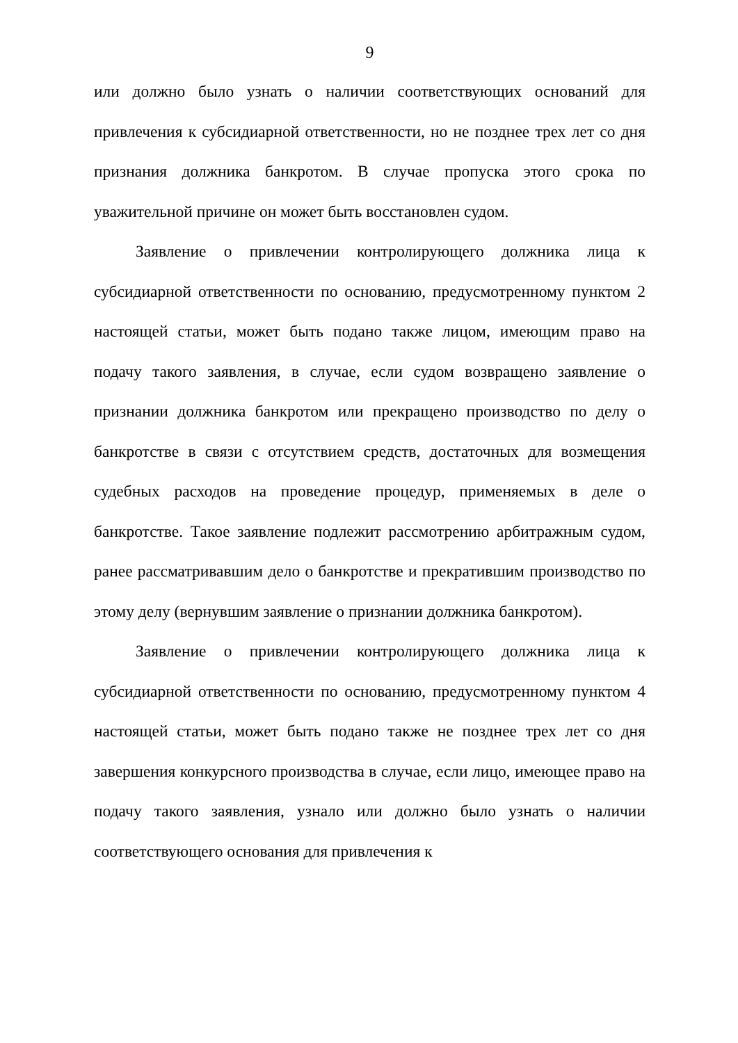9
или должно было узнать о наличии соответствующих оснований для привлечения к субсидиарной ответственности, но не позднее трех лет со дня признания должника банкротом. В случае пропуска этого срока по уважительной причине он может быть восстановлен судом.
Заявление о привлечении контролирующего должника лица к субсидиарной ответственности по основанию, предусмотренному пунктом 2 настоящей статьи, может быть подано также лицом, имеющим право на подачу такого заявления, в случае, если судом возвращено заявление о признании должника банкротом или прекращено производство по делу о банкротстве в связи с отсутствием средств, достаточных для возмещения судебных расходов на проведение процедур, применяемых в деле о банкротстве. Такое заявление подлежит рассмотрению арбитражным судом, ранее рассматривавшим дело о банкротстве и прекратившим производство по этому делу (вернувшим заявление о признании должника банкротом).
Заявление о привлечении контролирующего должника лица к субсидиарной ответственности по основанию, предусмотренному пунктом 4 настоящей статьи, может быть подано также не позднее трех лет со дня завершения конкурсного производства в случае, если лицо, имеющее право на подачу такого заявления, узнало или должно было узнать о наличии соответствующего основания для привлечения к